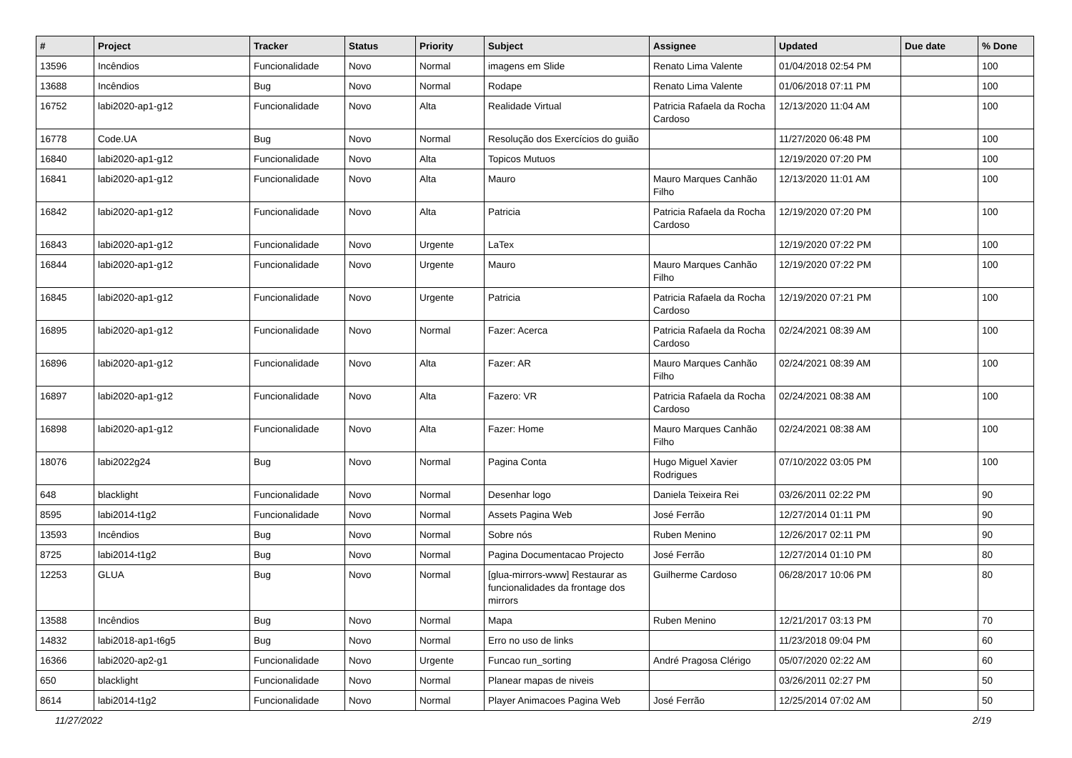| # | Project | Tracker | Status | Priority | Subject | Assignee | Updated | Due date | % Done |
| --- | --- | --- | --- | --- | --- | --- | --- | --- | --- |
| 13596 | Incêndios | Funcionalidade | Novo | Normal | imagens em Slide | Renato Lima Valente | 01/04/2018 02:54 PM | | 100 |
| 13688 | Incêndios | Bug | Novo | Normal | Rodape | Renato Lima Valente | 01/06/2018 07:11 PM | | 100 |
| 16752 | labi2020-ap1-g12 | Funcionalidade | Novo | Alta | Realidade Virtual | Patricia Rafaela da Rocha Cardoso | 12/13/2020 11:04 AM | | 100 |
| 16778 | Code.UA | Bug | Novo | Normal | Resolução dos Exercícios do guião | | 11/27/2020 06:48 PM | | 100 |
| 16840 | labi2020-ap1-g12 | Funcionalidade | Novo | Alta | Topicos Mutuos | | 12/19/2020 07:20 PM | | 100 |
| 16841 | labi2020-ap1-g12 | Funcionalidade | Novo | Alta | Mauro | Mauro Marques Canhão Filho | 12/13/2020 11:01 AM | | 100 |
| 16842 | labi2020-ap1-g12 | Funcionalidade | Novo | Alta | Patricia | Patricia Rafaela da Rocha Cardoso | 12/19/2020 07:20 PM | | 100 |
| 16843 | labi2020-ap1-g12 | Funcionalidade | Novo | Urgente | LaTex | | 12/19/2020 07:22 PM | | 100 |
| 16844 | labi2020-ap1-g12 | Funcionalidade | Novo | Urgente | Mauro | Mauro Marques Canhão Filho | 12/19/2020 07:22 PM | | 100 |
| 16845 | labi2020-ap1-g12 | Funcionalidade | Novo | Urgente | Patricia | Patricia Rafaela da Rocha Cardoso | 12/19/2020 07:21 PM | | 100 |
| 16895 | labi2020-ap1-g12 | Funcionalidade | Novo | Normal | Fazer: Acerca | Patricia Rafaela da Rocha Cardoso | 02/24/2021 08:39 AM | | 100 |
| 16896 | labi2020-ap1-g12 | Funcionalidade | Novo | Alta | Fazer: AR | Mauro Marques Canhão Filho | 02/24/2021 08:39 AM | | 100 |
| 16897 | labi2020-ap1-g12 | Funcionalidade | Novo | Alta | Fazero: VR | Patricia Rafaela da Rocha Cardoso | 02/24/2021 08:38 AM | | 100 |
| 16898 | labi2020-ap1-g12 | Funcionalidade | Novo | Alta | Fazer: Home | Mauro Marques Canhão Filho | 02/24/2021 08:38 AM | | 100 |
| 18076 | labi2022g24 | Bug | Novo | Normal | Pagina Conta | Hugo Miguel Xavier Rodrigues | 07/10/2022 03:05 PM | | 100 |
| 648 | blacklight | Funcionalidade | Novo | Normal | Desenhar logo | Daniela Teixeira Rei | 03/26/2011 02:22 PM | | 90 |
| 8595 | labi2014-t1g2 | Funcionalidade | Novo | Normal | Assets Pagina Web | José Ferrão | 12/27/2014 01:11 PM | | 90 |
| 13593 | Incêndios | Bug | Novo | Normal | Sobre nós | Ruben Menino | 12/26/2017 02:11 PM | | 90 |
| 8725 | labi2014-t1g2 | Bug | Novo | Normal | Pagina Documentacao Projecto | José Ferrão | 12/27/2014 01:10 PM | | 80 |
| 12253 | GLUA | Bug | Novo | Normal | [glua-mirrors-www] Restaurar as funcionalidades da frontage dos mirrors | Guilherme Cardoso | 06/28/2017 10:06 PM | | 80 |
| 13588 | Incêndios | Bug | Novo | Normal | Mapa | Ruben Menino | 12/21/2017 03:13 PM | | 70 |
| 14832 | labi2018-ap1-t6g5 | Bug | Novo | Normal | Erro no uso de links | | 11/23/2018 09:04 PM | | 60 |
| 16366 | labi2020-ap2-g1 | Funcionalidade | Novo | Urgente | Funcao run_sorting | André Pragosa Clérigo | 05/07/2020 02:22 AM | | 60 |
| 650 | blacklight | Funcionalidade | Novo | Normal | Planear mapas de niveis | | 03/26/2011 02:27 PM | | 50 |
| 8614 | labi2014-t1g2 | Funcionalidade | Novo | Normal | Player Animacoes Pagina Web | José Ferrão | 12/25/2014 07:02 AM | | 50 |
11/27/2022 2/19